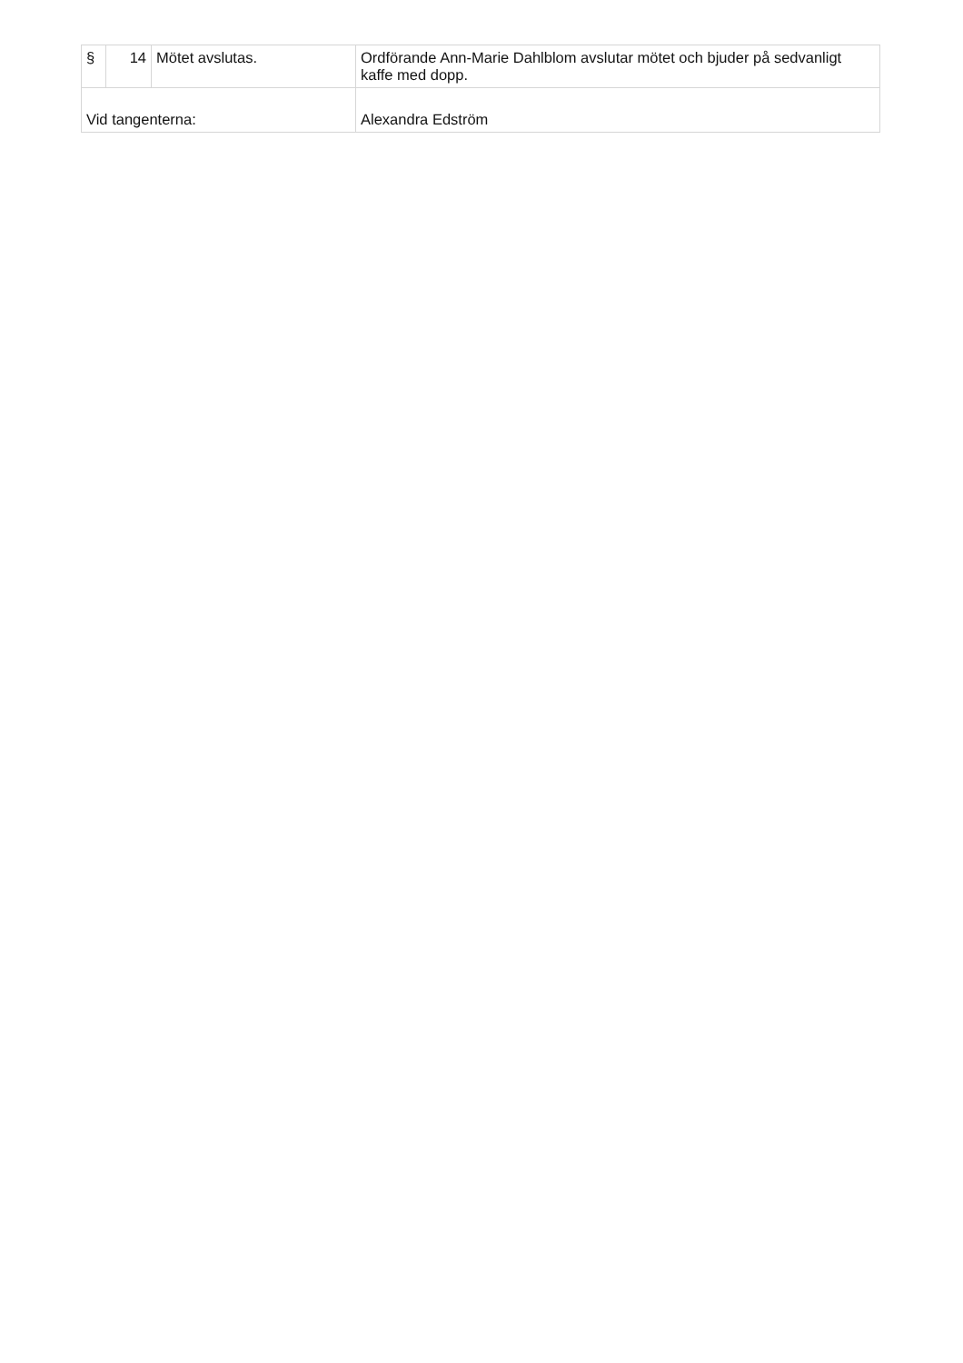| § | 14 | Mötet avslutas. | Ordförande Ann-Marie Dahlblom avslutar mötet och bjuder på sedvanligt kaffe med dopp. |
| Vid tangenterna: | | | Alexandra Edström |